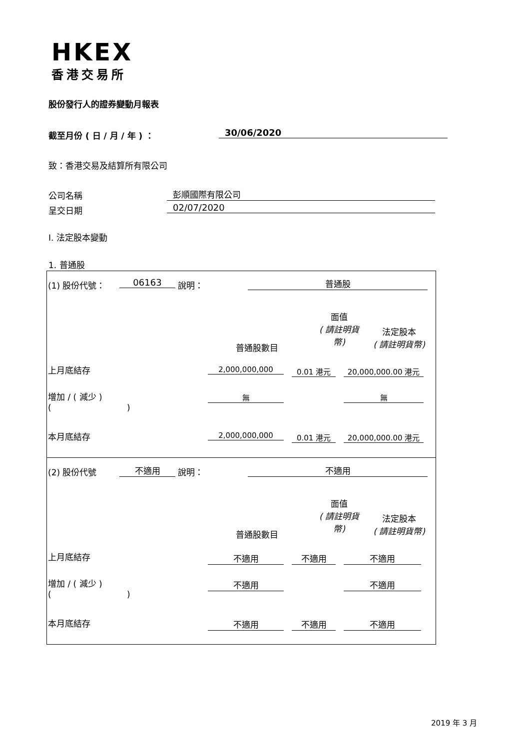HKEX
香港交易所
股份發行人的證券變動月報表
截至月份 ( 日 / 月 / 年 ) ： 30/06/2020
致：香港交易及結算所有限公司
公司名稱 彭順國際有限公司
呈交日期 02/07/2020
I. 法定股本變動
1. 普通股
(1) 股份代號： 06163 說明： 普通股
面值
( 請註明貨
幣)
普通股數目
法定股本
( 請註明貨幣)
上月底結存 2,000,000,000 0.01 港元 20,000,000.00 港元
增加 / ( 減少 )
( )
無 無
本月底結存 2,000,000,000 0.01 港元 20,000,000.00 港元
(2) 股份代號 不適用 說明： 不適用
面值
( 請註明貨
幣)
普通股數目
法定股本
( 請註明貨幣)
上月底結存 不適用 不適用 不適用
增加 / ( 減少 )
( )
不適用 不適用
本月底結存 不適用 不適用 不適用
2019 年 3 月